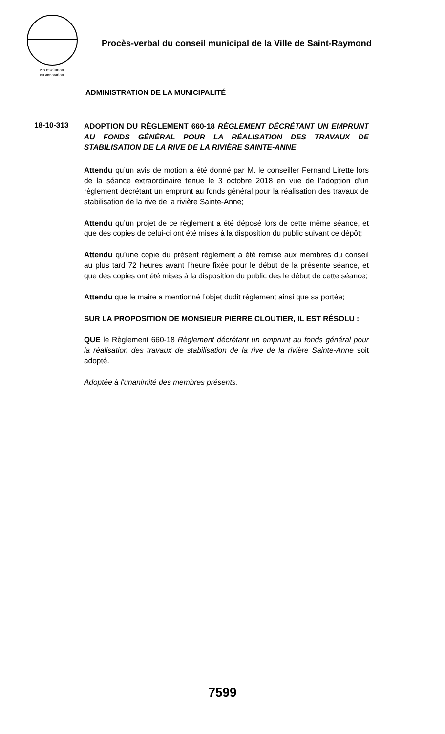No résolution
ou annotation
Procès-verbal du conseil municipal de la Ville de Saint-Raymond
ADMINISTRATION DE LA MUNICIPALITÉ
18-10-313
ADOPTION DU RÈGLEMENT 660-18 RÈGLEMENT DÉCRÉTANT UN EMPRUNT AU FONDS GÉNÉRAL POUR LA RÉALISATION DES TRAVAUX DE STABILISATION DE LA RIVE DE LA RIVIÈRE SAINTE-ANNE
Attendu qu’un avis de motion a été donné par M. le conseiller Fernand Lirette lors de la séance extraordinaire tenue le 3 octobre 2018 en vue de l’adoption d’un règlement décrétant un emprunt au fonds général pour la réalisation des travaux de stabilisation de la rive de la rivière Sainte-Anne;
Attendu qu’un projet de ce règlement a été déposé lors de cette même séance, et que des copies de celui-ci ont été mises à la disposition du public suivant ce dépôt;
Attendu qu’une copie du présent règlement a été remise aux membres du conseil au plus tard 72 heures avant l’heure fixée pour le début de la présente séance, et que des copies ont été mises à la disposition du public dès le début de cette séance;
Attendu que le maire a mentionné l’objet dudit règlement ainsi que sa portée;
SUR LA PROPOSITION DE MONSIEUR PIERRE CLOUTIER, IL EST RÉSOLU :
QUE le Règlement 660-18 Règlement décrétant un emprunt au fonds général pour la réalisation des travaux de stabilisation de la rive de la rivière Sainte-Anne soit adopté.
Adoptée à l'unanimité des membres présents.
7599